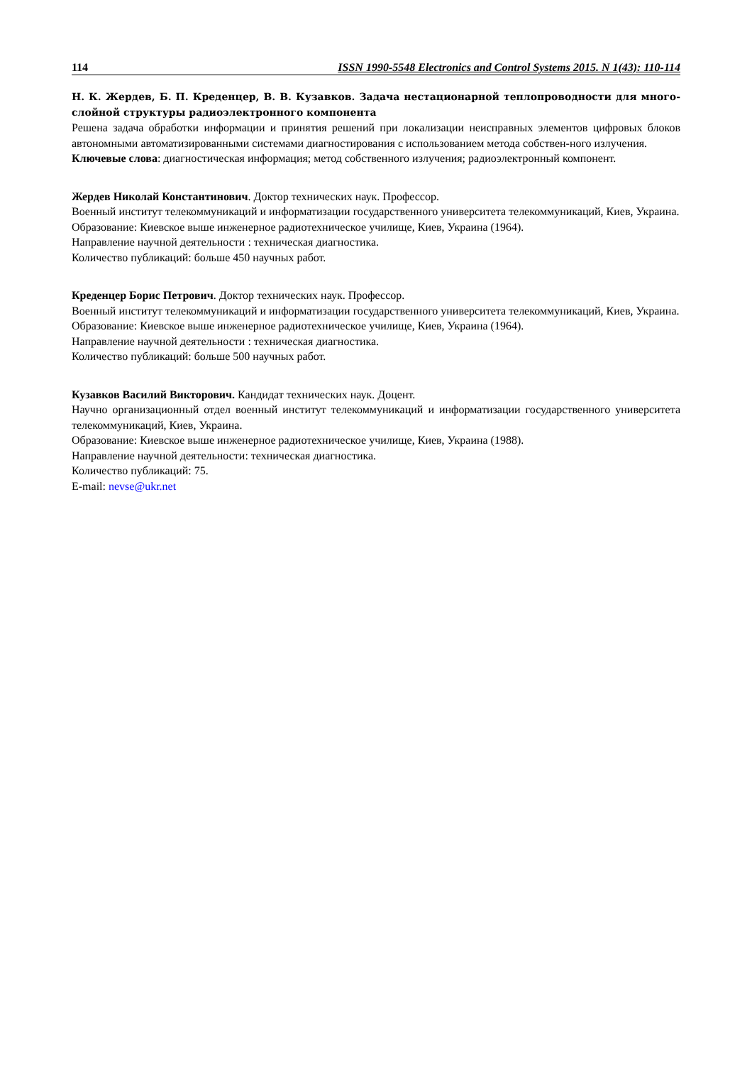114 ISSN 1990-5548 Electronics and Control Systems 2015. N 1(43): 110-114
Н. К. Жердев, Б. П. Креденцер, В. В. Кузавков. Задача нестационарной теплопроводности для много-слойной структуры радиоэлектронного компонента
Решена задача обработки информации и принятия решений при локализации неисправных элементов цифровых блоков автономными автоматизированными системами диагностирования с использованием метода собствен-ного излучения.
Ключевые слова: диагностическая информация; метод собственного излучения; радиоэлектронный компонент.
Жердев Николай Константинович. Доктор технических наук. Профессор.
Военный институт телекоммуникаций и информатизации государственного университета телекоммуникаций, Киев, Украина.
Образование: Киевское выше инженерное радиотехническое училище, Киев, Украина (1964).
Направление научной деятельности : техническая диагностика.
Количество публикаций: больше 450 научных работ.
Креденцер Борис Петрович. Доктор технических наук. Профессор.
Военный институт телекоммуникаций и информатизации государственного университета телекоммуникаций, Киев, Украина.
Образование: Киевское выше инженерное радиотехническое училище, Киев, Украина (1964).
Направление научной деятельности : техническая диагностика.
Количество публикаций: больше 500 научных работ.
Кузавков Василий Викторович. Кандидат технических наук. Доцент.
Научно организационный отдел военный институт телекоммуникаций и информатизации государственного университета телекоммуникаций, Киев, Украина.
Образование: Киевское выше инженерное радиотехническое училище, Киев, Украина (1988).
Направление научной деятельности: техническая диагностика.
Количество публикаций: 75.
E-mail: nevse@ukr.net